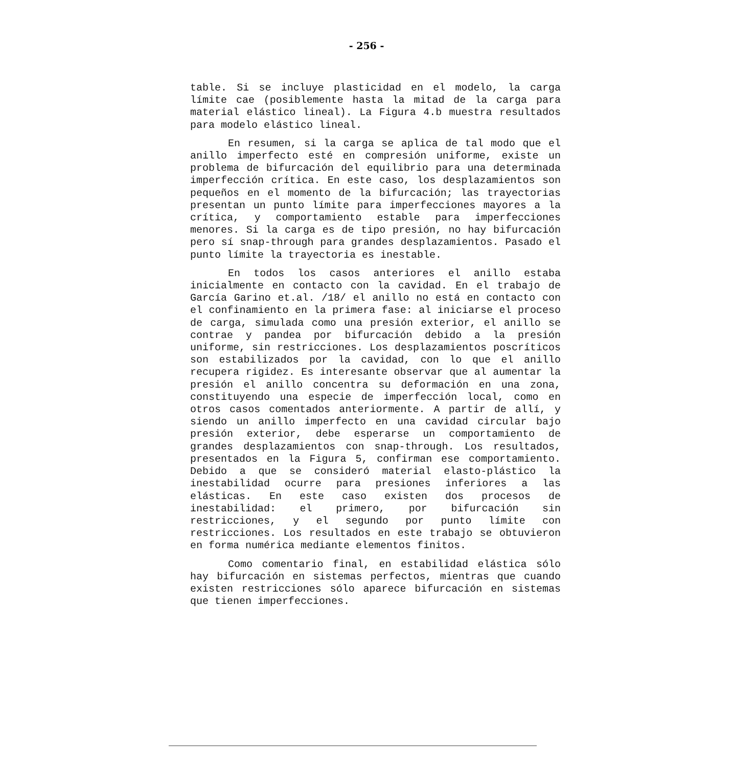- 256 -
table. Si se incluye plasticidad en el modelo, la carga límite cae (posiblemente hasta la mitad de la carga para material elástico lineal). La Figura 4.b muestra resultados para modelo elástico lineal.
En resumen, si la carga se aplica de tal modo que el anillo imperfecto esté en compresión uniforme, existe un problema de bifurcación del equilibrio para una determinada imperfección crítica. En este caso, los desplazamientos son pequeños en el momento de la bifurcación; las trayectorias presentan un punto límite para imperfecciones mayores a la crítica, y comportamiento estable para imperfecciones menores. Si la carga es de tipo presión, no hay bifurcación pero sí snap-through para grandes desplazamientos. Pasado el punto límite la trayectoria es inestable.
En todos los casos anteriores el anillo estaba inicialmente en contacto con la cavidad. En el trabajo de García Garino et.al. /18/ el anillo no está en contacto con el confinamiento en la primera fase: al iniciarse el proceso de carga, simulada como una presión exterior, el anillo se contrae y pandea por bifurcación debido a la presión uniforme, sin restricciones. Los desplazamientos poscríticos son estabilizados por la cavidad, con lo que el anillo recupera rigidez. Es interesante observar que al aumentar la presión el anillo concentra su deformación en una zona, constituyendo una especie de imperfección local, como en otros casos comentados anteriormente. A partir de allí, y siendo un anillo imperfecto en una cavidad circular bajo presión exterior, debe esperarse un comportamiento de grandes desplazamientos con snap-through. Los resultados, presentados en la Figura 5, confirman ese comportamiento. Debido a que se consideró material elasto-plástico la inestabilidad ocurre para presiones inferiores a las elásticas. En este caso existen dos procesos de inestabilidad: el primero, por bifurcación sin restricciones, y el segundo por punto límite con restricciones. Los resultados en este trabajo se obtuvieron en forma numérica mediante elementos finitos.
Como comentario final, en estabilidad elástica sólo hay bifurcación en sistemas perfectos, mientras que cuando existen restricciones sólo aparece bifurcación en sistemas que tienen imperfecciones.